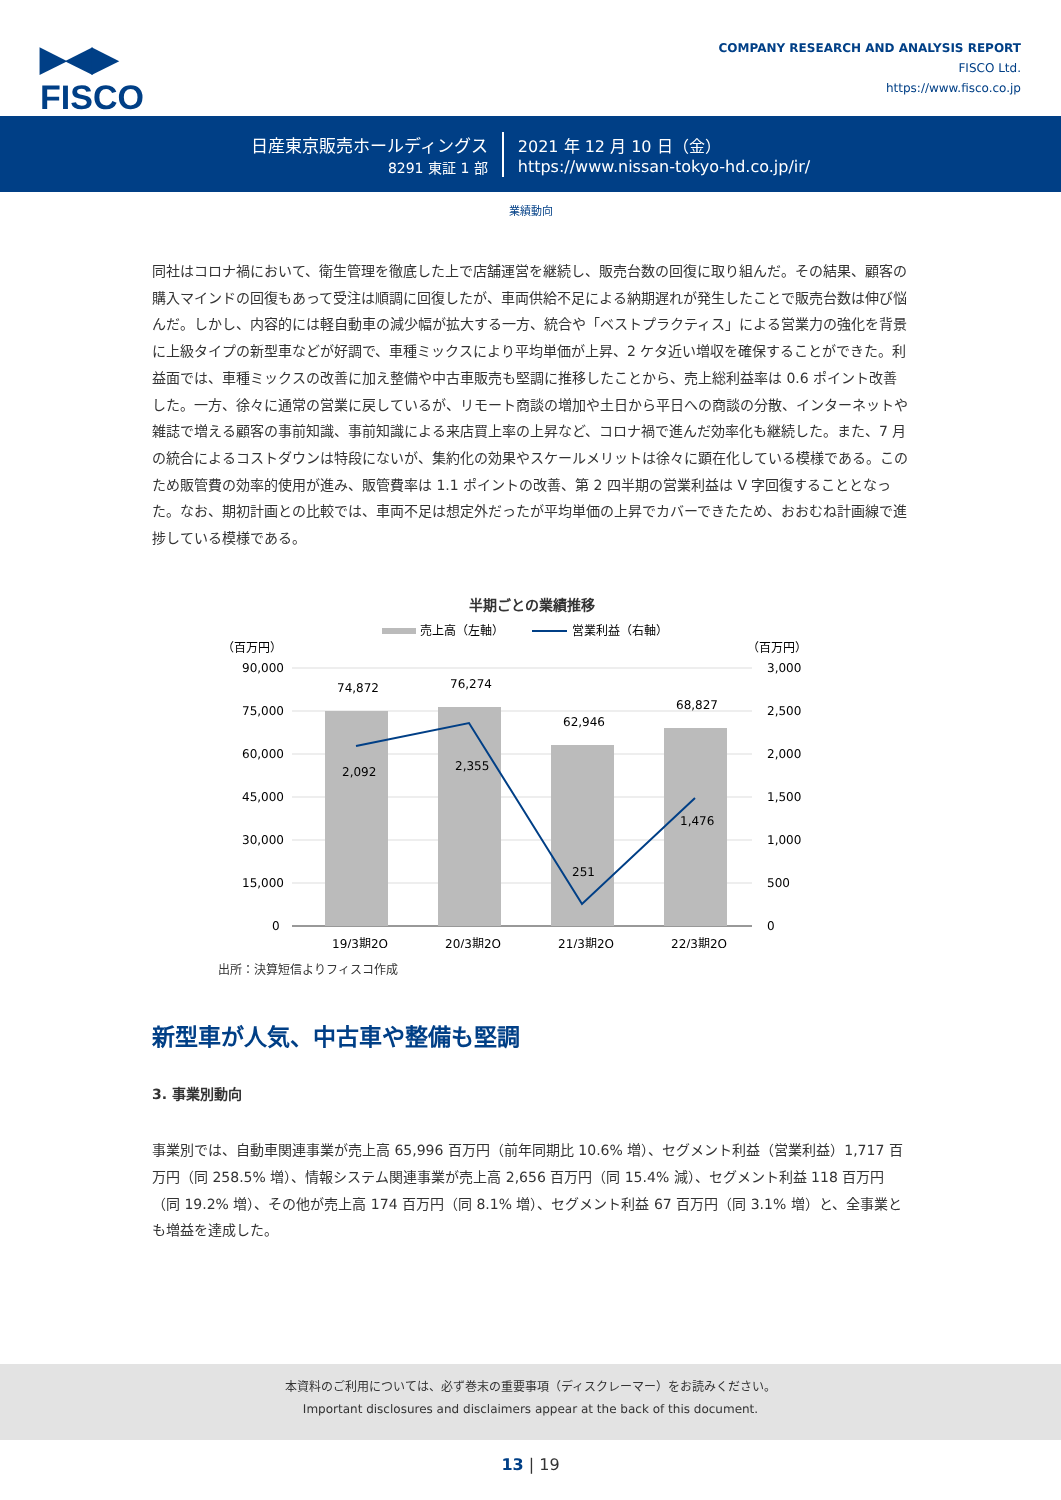▶◀▶
FISCO
COMPANY RESEARCH AND ANALYSIS REPORT
FISCO Ltd.
https://www.fisco.co.jp
日産東京販売ホールディングス
8291 東証 1 部
2021 年 12 月 10 日（金）
https://www.nissan-tokyo-hd.co.jp/ir/
業績動向
同社はコロナ禍において、衛生管理を徹底した上で店舗運営を継続し、販売台数の回復に取り組んだ。その結果、顧客の購入マインドの回復もあって受注は順調に回復したが、車両供給不足による納期遅れが発生したことで販売台数は伸び悩んだ。しかし、内容的には軽自動車の減少幅が拡大する一方、統合や「ベストプラクティス」による営業力の強化を背景に上級タイプの新型車などが好調で、車種ミックスにより平均単価が上昇、2 ケタ近い増収を確保することができた。利益面では、車種ミックスの改善に加え整備や中古車販売も堅調に推移したことから、売上総利益率は 0.6 ポイント改善した。一方、徐々に通常の営業に戻しているが、リモート商談の増加や土日から平日への商談の分散、インターネットや雑誌で増える顧客の事前知識、事前知識による来店買上率の上昇など、コロナ禍で進んだ効率化も継続した。また、7 月の統合によるコストダウンは特段にないが、集約化の効果やスケールメリットは徐々に顕在化している模様である。このため販管費の効率的使用が進み、販管費率は 1.1 ポイントの改善、第 2 四半期の営業利益は V 字回復することとなった。なお、期初計画との比較では、車両不足は想定外だったが平均単価の上昇でカバーできたため、おおむね計画線で進捗している模様である。
半期ごとの業績推移
売上高（左軸）
営業利益（右軸）
（百万円）
（百万円）
90,000
75,000
60,000
45,000
30,000
15,000
0
3,000
2,500
2,000
1,500
1,000
500
0
74,872
76,274
62,946
68,827
2,092
2,355
251
1,476
19/3期2Q
20/3期2Q
21/3期2Q
22/3期2Q
出所：決算短信よりフィスコ作成
新型車が人気、中古車や整備も堅調
3. 事業別動向
事業別では、自動車関連事業が売上高 65,996 百万円（前年同期比 10.6% 増）、セグメント利益（営業利益）1,717 百万円（同 258.5% 増）、情報システム関連事業が売上高 2,656 百万円（同 15.4% 減）、セグメント利益 118 百万円（同 19.2% 増）、その他が売上高 174 百万円（同 8.1% 増）、セグメント利益 67 百万円（同 3.1% 増）と、全事業とも増益を達成した。
本資料のご利用については、必ず巻末の重要事項（ディスクレーマー）をお読みください。
Important disclosures and disclaimers appear at the back of this document.
13 | 19